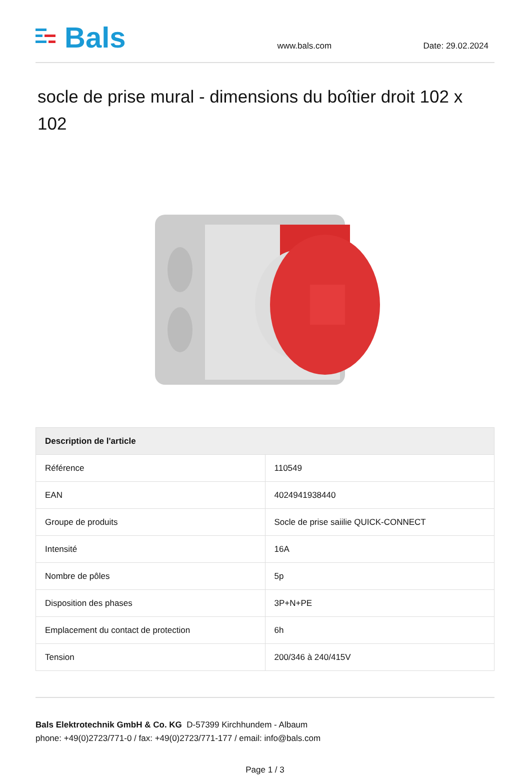Bals
www.bals.com
Date: 29.02.2024
socle de prise mural - dimensions du boîtier droit 102 x 102
| Description de l'article | |
| --- | --- |
| Référence | 110549 |
| EAN | 4024941938440 |
| Groupe de produits | Socle de prise saiilie QUICK-CONNECT |
| Intensité | 16A |
| Nombre de pôles | 5p |
| Disposition des phases | 3P+N+PE |
| Emplacement du contact de protection | 6h |
| Tension | 200/346 à 240/415V |
Bals Elektrotechnik GmbH & Co. KG D-57399 Kirchhundem - Albaum
phone: +49(0)2723/771-0 / fax: +49(0)2723/771-177 / email: info@bals.com
Page 1 / 3